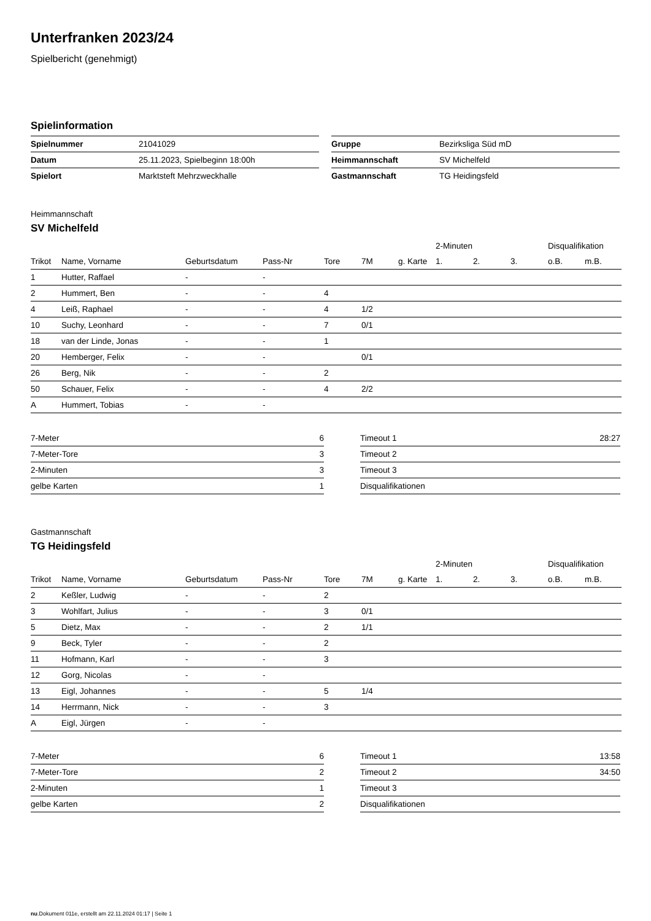Unterfranken 2023/24
Spielbericht (genehmigt)
Spielinformation
| Spielnummer | 21041029 |
| Datum | 25.11.2023, Spielbeginn 18:00h |
| Spielort | Marktsteft Mehrzweckhalle |
| Gruppe | Bezirksliga Süd mD |
| Heimmannschaft | SV Michelfeld |
| Gastmannschaft | TG Heidingsfeld |
Heimmannschaft
SV Michelfeld
| | | | | | | | | 2-Minuten | | | Disqualifikation | |
| --- | --- | --- | --- | --- | --- | --- | --- | --- | --- | --- | --- | --- |
| Trikot | Name, Vorname | Geburtsdatum | Pass-Nr | Tore | 7M | g. Karte | | 1. | 2. | 3. | o.B. | m.B. |
| 1 | Hutter, Raffael | - | - | | | | | | | | | |
| 2 | Hummert, Ben | - | - | 4 | | | | | | | | |
| 4 | Leiß, Raphael | - | - | 4 | 1/2 | | | | | | | |
| 10 | Suchy, Leonhard | - | - | 7 | 0/1 | | | | | | | |
| 18 | van der Linde, Jonas | - | - | 1 | | | | | | | | |
| 20 | Hemberger, Felix | - | - | | 0/1 | | | | | | | |
| 26 | Berg, Nik | - | - | 2 | | | | | | | | |
| 50 | Schauer, Felix | - | - | 4 | 2/2 | | | | | | | |
| A | Hummert, Tobias | - | - | | | | | | | | | |
| 7-Meter | 6 |
| 7-Meter-Tore | 3 |
| 2-Minuten | 3 |
| gelbe Karten | 1 |
| Timeout 1 | 28:27 |
| Timeout 2 | |
| Timeout 3 | |
| Disqualifikationen | |
Gastmannschaft
TG Heidingsfeld
| | | | | | | | | 2-Minuten | | | Disqualifikation | |
| --- | --- | --- | --- | --- | --- | --- | --- | --- | --- | --- | --- | --- |
| Trikot | Name, Vorname | Geburtsdatum | Pass-Nr | Tore | 7M | g. Karte | | 1. | 2. | 3. | o.B. | m.B. |
| 2 | Keßler, Ludwig | - | - | 2 | | | | | | | | |
| 3 | Wohlfart, Julius | - | - | 3 | 0/1 | | | | | | | |
| 5 | Dietz, Max | - | - | 2 | 1/1 | | | | | | | |
| 9 | Beck, Tyler | - | - | 2 | | | | | | | | |
| 11 | Hofmann, Karl | - | - | 3 | | | | | | | | |
| 12 | Gorg, Nicolas | - | - | | | | | | | | | |
| 13 | Eigl, Johannes | - | - | 5 | 1/4 | | | | | | | |
| 14 | Herrmann, Nick | - | - | 3 | | | | | | | | |
| A | Eigl, Jürgen | - | - | | | | | | | | | |
| 7-Meter | 6 |
| 7-Meter-Tore | 2 |
| 2-Minuten | 1 |
| gelbe Karten | 2 |
| Timeout 1 | 13:58 |
| Timeout 2 | 34:50 |
| Timeout 3 | |
| Disqualifikationen | |
nu.Dokument 011e, erstellt am 22.11.2024 01:17 | Seite 1